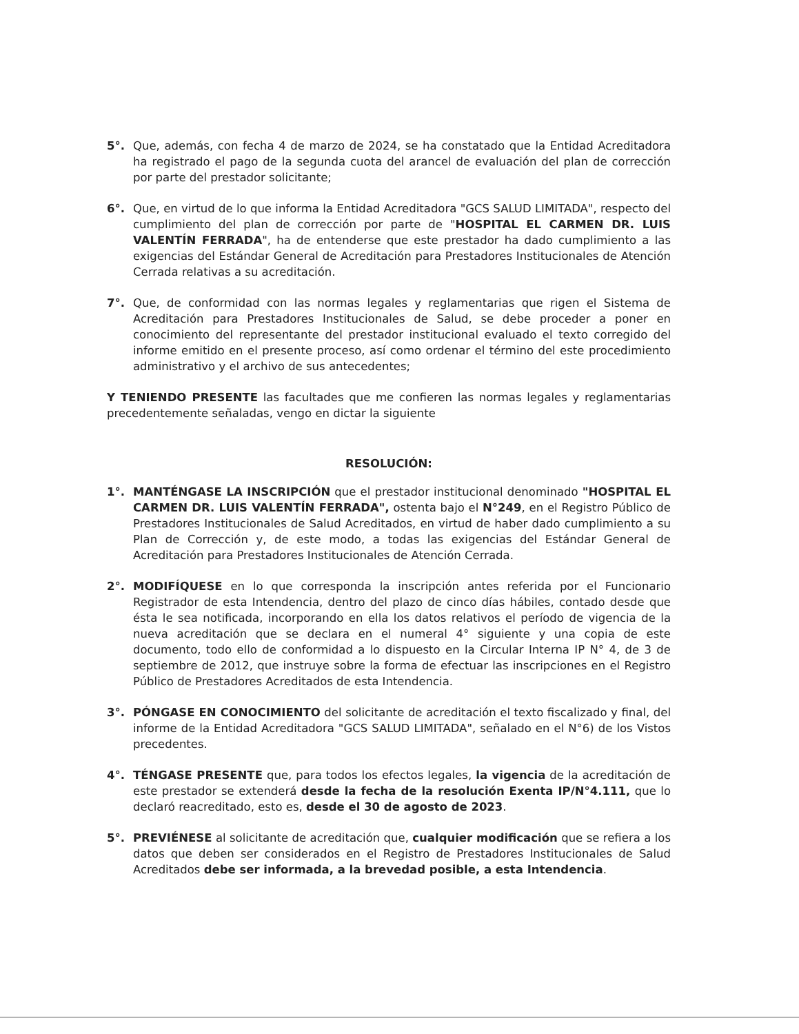5°. Que, además, con fecha 4 de marzo de 2024, se ha constatado que la Entidad Acreditadora ha registrado el pago de la segunda cuota del arancel de evaluación del plan de corrección por parte del prestador solicitante;
6°. Que, en virtud de lo que informa la Entidad Acreditadora "GCS SALUD LIMITADA", respecto del cumplimiento del plan de corrección por parte de "HOSPITAL EL CARMEN DR. LUIS VALENTÍN FERRADA", ha de entenderse que este prestador ha dado cumplimiento a las exigencias del Estándar General de Acreditación para Prestadores Institucionales de Atención Cerrada relativas a su acreditación.
7°. Que, de conformidad con las normas legales y reglamentarias que rigen el Sistema de Acreditación para Prestadores Institucionales de Salud, se debe proceder a poner en conocimiento del representante del prestador institucional evaluado el texto corregido del informe emitido en el presente proceso, así como ordenar el término del este procedimiento administrativo y el archivo de sus antecedentes;
Y TENIENDO PRESENTE las facultades que me confieren las normas legales y reglamentarias precedentemente señaladas, vengo en dictar la siguiente
RESOLUCIÓN:
1°. MANTÉNGASE LA INSCRIPCIÓN que el prestador institucional denominado "HOSPITAL EL CARMEN DR. LUIS VALENTÍN FERRADA", ostenta bajo el N°249, en el Registro Público de Prestadores Institucionales de Salud Acreditados, en virtud de haber dado cumplimiento a su Plan de Corrección y, de este modo, a todas las exigencias del Estándar General de Acreditación para Prestadores Institucionales de Atención Cerrada.
2°. MODIFÍQUESE en lo que corresponda la inscripción antes referida por el Funcionario Registrador de esta Intendencia, dentro del plazo de cinco días hábiles, contado desde que ésta le sea notificada, incorporando en ella los datos relativos el período de vigencia de la nueva acreditación que se declara en el numeral 4° siguiente y una copia de este documento, todo ello de conformidad a lo dispuesto en la Circular Interna IP N° 4, de 3 de septiembre de 2012, que instruye sobre la forma de efectuar las inscripciones en el Registro Público de Prestadores Acreditados de esta Intendencia.
3°. PÓNGASE EN CONOCIMIENTO del solicitante de acreditación el texto fiscalizado y final, del informe de la Entidad Acreditadora "GCS SALUD LIMITADA", señalado en el N°6) de los Vistos precedentes.
4°. TÉNGASE PRESENTE que, para todos los efectos legales, la vigencia de la acreditación de este prestador se extenderá desde la fecha de la resolución Exenta IP/N°4.111, que lo declaró reacreditado, esto es, desde el 30 de agosto de 2023.
5°. PREVIÉNESE al solicitante de acreditación que, cualquier modificación que se refiera a los datos que deben ser considerados en el Registro de Prestadores Institucionales de Salud Acreditados debe ser informada, a la brevedad posible, a esta Intendencia.